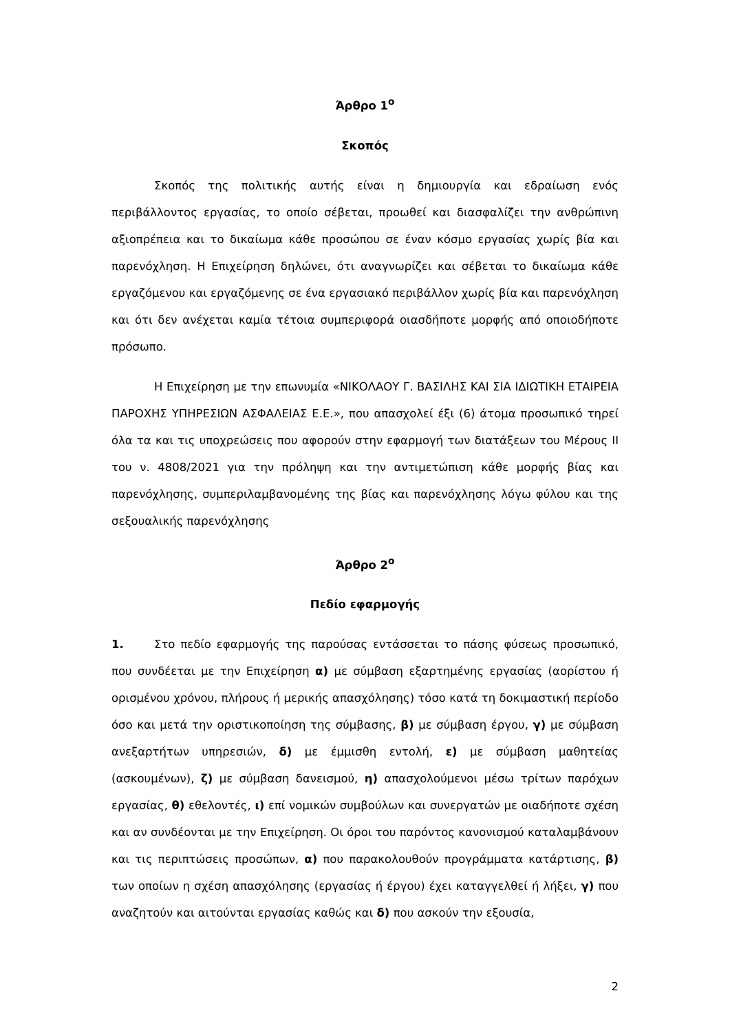Άρθρο 1<sup>ο</sup>
Σκοπός
Σκοπός της πολιτικής αυτής είναι η δημιουργία και εδραίωση ενός περιβάλλοντος εργασίας, το οποίο σέβεται, προωθεί και διασφαλίζει την ανθρώπινη αξιοπρέπεια και το δικαίωμα κάθε προσώπου σε έναν κόσμο εργασίας χωρίς βία και παρενόχληση. Η Επιχείρηση δηλώνει, ότι αναγνωρίζει και σέβεται το δικαίωμα κάθε εργαζόμενου και εργαζόμενης σε ένα εργασιακό περιβάλλον χωρίς βία και παρενόχληση και ότι δεν ανέχεται καμία τέτοια συμπεριφορά οιασδήποτε μορφής από οποιοδήποτε πρόσωπο.
Η Επιχείρηση με την επωνυμία «ΝΙΚΟΛΑΟΥ Γ. ΒΑΣΙΛΗΣ ΚΑΙ ΣΙΑ ΙΔΙΩΤΙΚΗ ΕΤΑΙΡΕΙΑ ΠΑΡΟΧΗΣ ΥΠΗΡΕΣΙΩΝ ΑΣΦΑΛΕΙΑΣ Ε.Ε.», που απασχολεί έξι (6) άτομα προσωπικό τηρεί όλα τα και τις υποχρεώσεις που αφορούν στην εφαρμογή των διατάξεων του Μέρους ΙΙ του ν. 4808/2021 για την πρόληψη και την αντιμετώπιση κάθε μορφής βίας και παρενόχλησης, συμπεριλαμβανομένης της βίας και παρενόχλησης λόγω φύλου και της σεξουαλικής παρενόχλησης
Άρθρο 2<sup>ο</sup>
Πεδίο εφαρμογής
1. Στο πεδίο εφαρμογής της παρούσας εντάσσεται το πάσης φύσεως προσωπικό, που συνδέεται με την Επιχείρηση α) με σύμβαση εξαρτημένης εργασίας (αορίστου ή ορισμένου χρόνου, πλήρους ή μερικής απασχόλησης) τόσο κατά τη δοκιμαστική περίοδο όσο και μετά την οριστικοποίηση της σύμβασης, β) με σύμβαση έργου, γ) με σύμβαση ανεξαρτήτων υπηρεσιών, δ) με έμμισθη εντολή, ε) με σύμβαση μαθητείας (ασκουμένων), ζ) με σύμβαση δανεισμού, η) απασχολούμενοι μέσω τρίτων παρόχων εργασίας, θ) εθελοντές, ι) επί νομικών συμβούλων και συνεργατών με οιαδήποτε σχέση και αν συνδέονται με την Επιχείρηση. Οι όροι του παρόντος κανονισμού καταλαμβάνουν και τις περιπτώσεις προσώπων, α) που παρακολουθούν προγράμματα κατάρτισης, β) των οποίων η σχέση απασχόλησης (εργασίας ή έργου) έχει καταγγελθεί ή λήξει, γ) που αναζητούν και αιτούνται εργασίας καθώς και δ) που ασκούν την εξουσία,
2